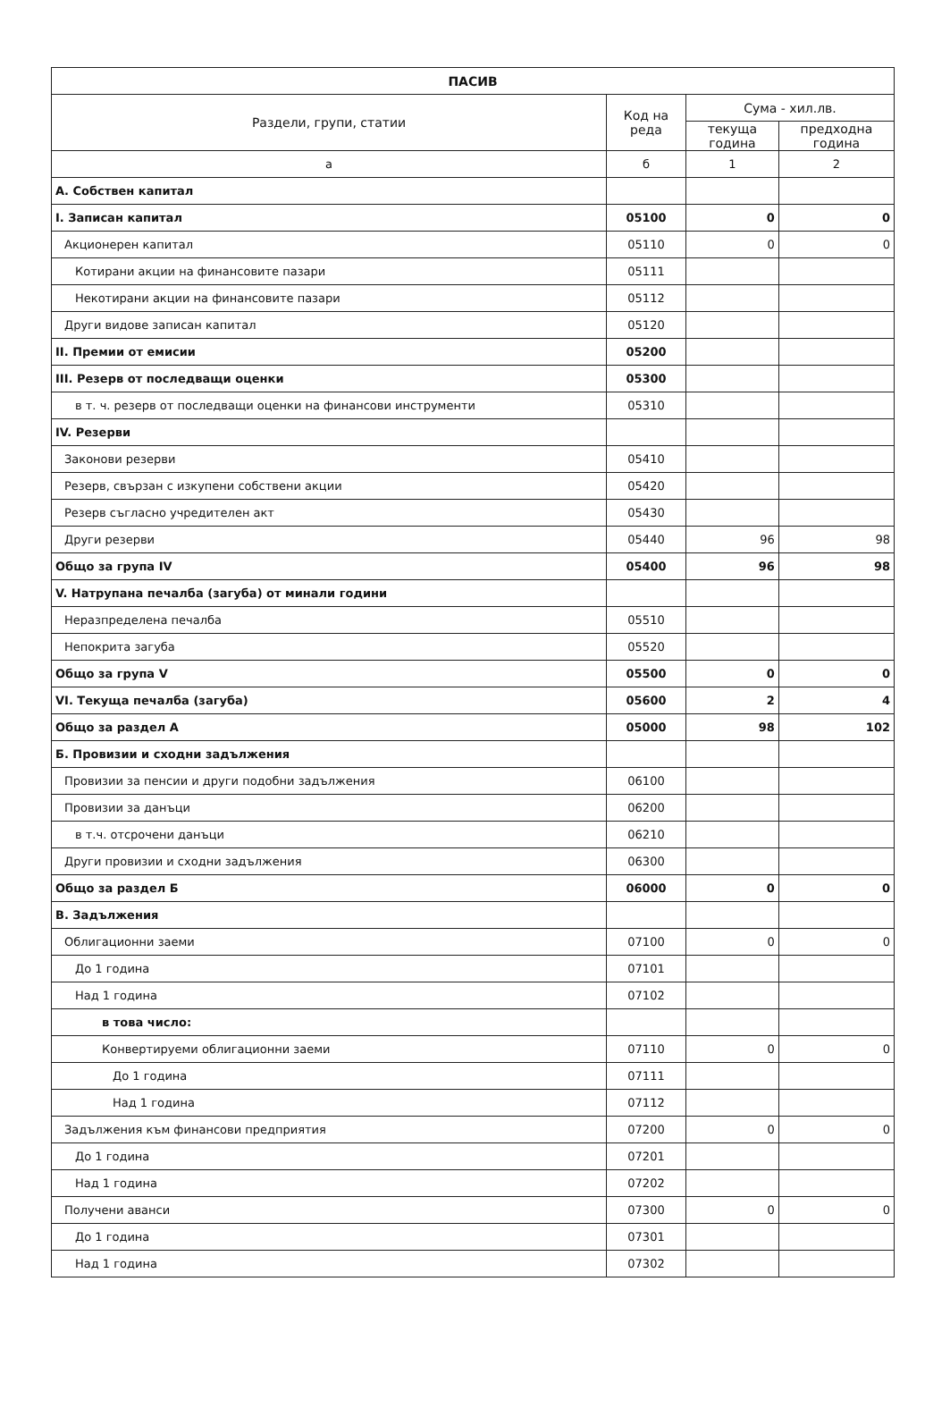| ПАСИВ | | | |
| --- | --- | --- | --- |
| Раздели, групи, статии | Код на реда | Сума - хил.лв. | |
| | | текуща година | предходна година |
| а | б | 1 | 2 |
| А. Собствен капитал | | | |
| I. Записан капитал | 05100 | 0 | 0 |
| Акционерен капитал | 05110 | 0 | 0 |
| Котирани акции на финансовите пазари | 05111 | | |
| Некотирани акции на финансовите пазари | 05112 | | |
| Други видове записан капитал | 05120 | | |
| II. Премии от емисии | 05200 | | |
| III. Резерв от последващи оценки | 05300 | | |
| в т. ч. резерв от последващи оценки на финансови инструменти | 05310 | | |
| IV. Резерви | | | |
| Законови резерви | 05410 | | |
| Резерв, свързан с изкупени собствени акции | 05420 | | |
| Резерв съгласно учредителен акт | 05430 | | |
| Други резерви | 05440 | 96 | 98 |
| Общо за група IV | 05400 | 96 | 98 |
| V. Натрупана печалба (загуба) от минали години | | | |
| Неразпределена печалба | 05510 | | |
| Непокрита загуба | 05520 | | |
| Общо за група V | 05500 | 0 | 0 |
| VI. Текуща печалба (загуба) | 05600 | 2 | 4 |
| Общо за раздел А | 05000 | 98 | 102 |
| Б. Провизии и сходни задължения | | | |
| Провизии за пенсии и други подобни задължения | 06100 | | |
| Провизии за данъци | 06200 | | |
| в т.ч. отсрочени данъци | 06210 | | |
| Други провизии и сходни задължения | 06300 | | |
| Общо за раздел Б | 06000 | 0 | 0 |
| В. Задължения | | | |
| Облигационни заеми | 07100 | 0 | 0 |
| До 1 година | 07101 | | |
| Над 1 година | 07102 | | |
| в това число: | | | |
| Конвертируеми облигационни заеми | 07110 | 0 | 0 |
| До 1 година | 07111 | | |
| Над 1 година | 07112 | | |
| Задължения към финансови предприятия | 07200 | 0 | 0 |
| До 1 година | 07201 | | |
| Над 1 година | 07202 | | |
| Получени аванси | 07300 | 0 | 0 |
| До 1 година | 07301 | | |
| Над 1 година | 07302 | | |